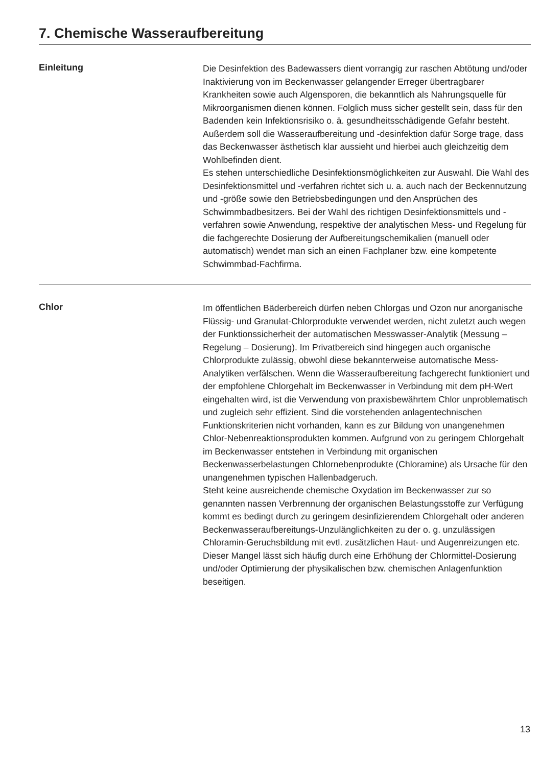7. Chemische Wasseraufbereitung
Einleitung
Die Desinfektion des Badewassers dient vorrangig zur raschen Abtötung und/oder Inaktivierung von im Beckenwasser gelangender Erreger übertragbarer Krankheiten sowie auch Algensporen, die bekanntlich als Nahrungsquelle für Mikroorganismen dienen können. Folglich muss sicher gestellt sein, dass für den Badenden kein Infektionsrisiko o. ä. gesundheitsschädigende Gefahr besteht. Außerdem soll die Wasseraufbereitung und -desinfektion dafür Sorge trage, dass das Beckenwasser ästhetisch klar aussieht und hierbei auch gleichzeitig dem Wohlbefinden dient.
Es stehen unterschiedliche Desinfektionsmöglichkeiten zur Auswahl. Die Wahl des Desinfektionsmittel und -verfahren richtet sich u. a. auch nach der Beckennutzung und -größe sowie den Betriebsbedingungen und den Ansprüchen des Schwimmbadbesitzers. Bei der Wahl des richtigen Desinfektionsmittels und -verfahren sowie Anwendung, respektive der analytischen Mess- und Regelung für die fachgerechte Dosierung der Aufbereitungschemikalien (manuell oder automatisch) wendet man sich an einen Fachplaner bzw. eine kompetente Schwimmbad-Fachfirma.
Chlor
Im öffentlichen Bäderbereich dürfen neben Chlorgas und Ozon nur anorganische Flüssig- und Granulat-Chlorprodukte verwendet werden, nicht zuletzt auch wegen der Funktionssicherheit der automatischen Messwasser-Analytik (Messung – Regelung – Dosierung). Im Privatbereich sind hingegen auch organische Chlorprodukte zulässig, obwohl diese bekannterweise automatische Mess-Analytiken verfälschen. Wenn die Wasseraufbereitung fachgerecht funktioniert und der empfohlene Chlorgehalt im Beckenwasser in Verbindung mit dem pH-Wert eingehalten wird, ist die Verwendung von praxisbewährtem Chlor unproblematisch und zugleich sehr effizient. Sind die vorstehenden anlagentechnischen Funktionskriterien nicht vorhanden, kann es zur Bildung von unangenehmen Chlor-Nebenreaktionsprodukten kommen. Aufgrund von zu geringem Chlorgehalt im Beckenwasser entstehen in Verbindung mit organischen Beckenwasserbelastungen Chlornebenprodukte (Chloramine) als Ursache für den unangenehmen typischen Hallenbadgeruch.
Steht keine ausreichende chemische Oxydation im Beckenwasser zur so genannten nassen Verbrennung der organischen Belastungsstoffe zur Verfügung kommt es bedingt durch zu geringem desinfizierendem Chlorgehalt oder anderen Beckenwasseraufbereitungs-Unzulänglichkeiten zu der o. g. unzulässigen Chloramin-Geruchsbildung mit evtl. zusätzlichen Haut- und Augenreizungen etc. Dieser Mangel lässt sich häufig durch eine Erhöhung der Chlormittel-Dosierung und/oder Optimierung der physikalischen bzw. chemischen Anlagenfunktion beseitigen.
13